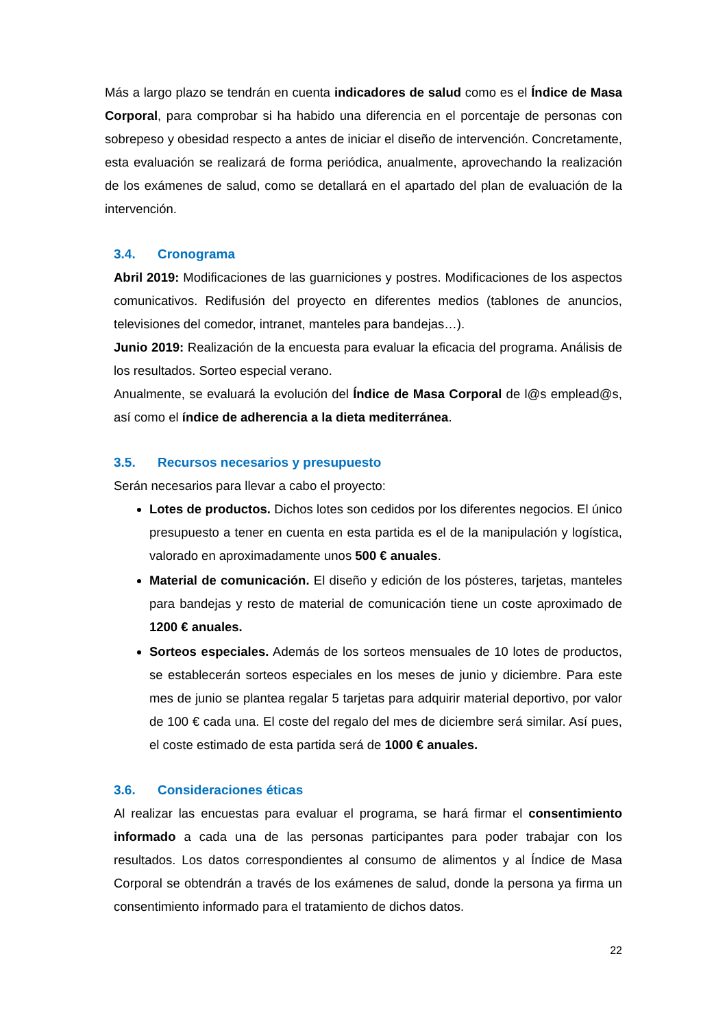Más a largo plazo se tendrán en cuenta indicadores de salud como es el Índice de Masa Corporal, para comprobar si ha habido una diferencia en el porcentaje de personas con sobrepeso y obesidad respecto a antes de iniciar el diseño de intervención. Concretamente, esta evaluación se realizará de forma periódica, anualmente, aprovechando la realización de los exámenes de salud, como se detallará en el apartado del plan de evaluación de la intervención.
3.4. Cronograma
Abril 2019: Modificaciones de las guarniciones y postres. Modificaciones de los aspectos comunicativos. Redifusión del proyecto en diferentes medios (tablones de anuncios, televisiones del comedor, intranet, manteles para bandejas…).
Junio 2019: Realización de la encuesta para evaluar la eficacia del programa. Análisis de los resultados. Sorteo especial verano.
Anualmente, se evaluará la evolución del Índice de Masa Corporal de l@s emplead@s, así como el índice de adherencia a la dieta mediterránea.
3.5. Recursos necesarios y presupuesto
Serán necesarios para llevar a cabo el proyecto:
Lotes de productos. Dichos lotes son cedidos por los diferentes negocios. El único presupuesto a tener en cuenta en esta partida es el de la manipulación y logística, valorado en aproximadamente unos 500 € anuales.
Material de comunicación. El diseño y edición de los pósteres, tarjetas, manteles para bandejas y resto de material de comunicación tiene un coste aproximado de 1200 € anuales.
Sorteos especiales. Además de los sorteos mensuales de 10 lotes de productos, se establecerán sorteos especiales en los meses de junio y diciembre. Para este mes de junio se plantea regalar 5 tarjetas para adquirir material deportivo, por valor de 100 € cada una. El coste del regalo del mes de diciembre será similar. Así pues, el coste estimado de esta partida será de 1000 € anuales.
3.6. Consideraciones éticas
Al realizar las encuestas para evaluar el programa, se hará firmar el consentimiento informado a cada una de las personas participantes para poder trabajar con los resultados. Los datos correspondientes al consumo de alimentos y al Índice de Masa Corporal se obtendrán a través de los exámenes de salud, donde la persona ya firma un consentimiento informado para el tratamiento de dichos datos.
22